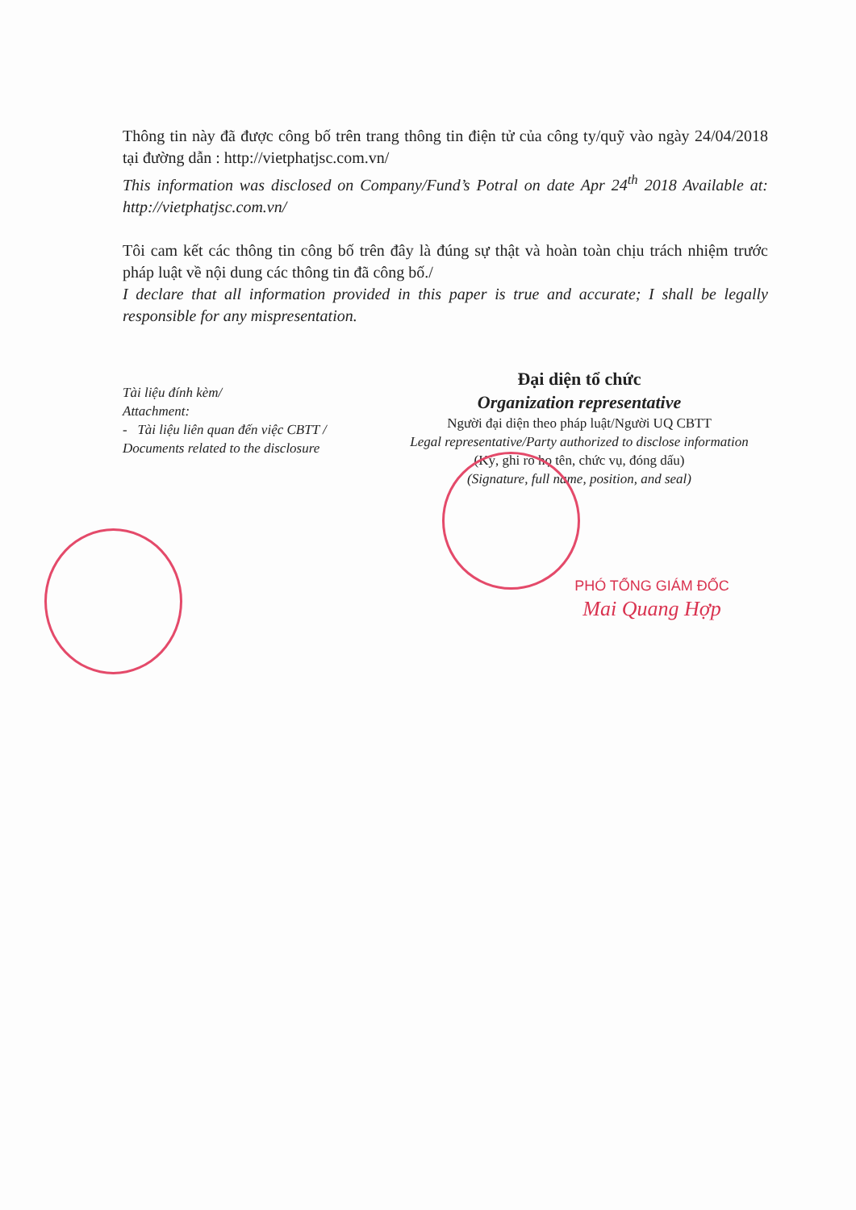Thông tin này đã được công bố trên trang thông tin điện tử của công ty/quỹ vào ngày 24/04/2018 tại đường dẫn : http://vietphatjsc.com.vn/
This information was disclosed on Company/Fund’s Potral on date Apr 24<sup>th</sup> 2018 Available at: http://vietphatjsc.com.vn/
Tôi cam kết các thông tin công bố trên đây là đúng sự thật và hoàn toàn chịu trách nhiệm trước pháp luật về nội dung các thông tin đã công bố./
I declare that all information provided in this paper is true and accurate; I shall be legally responsible for any mispresentation.
Tài liệu đính kèm/
Attachment:
- Tài liệu liên quan đến việc CBTT /
Documents related to the disclosure
Đại diện tổ chức
Organization representative
Người đại diện theo pháp luật/Người UQ CBTT
Legal representative/Party authorized to disclose information
(Ký, ghi rõ họ tên, chức vụ, đóng dấu)
(Signature, full name, position, and seal)
PHÓ TỔNG GIÁM ĐỐC
Mai Quang Hợp